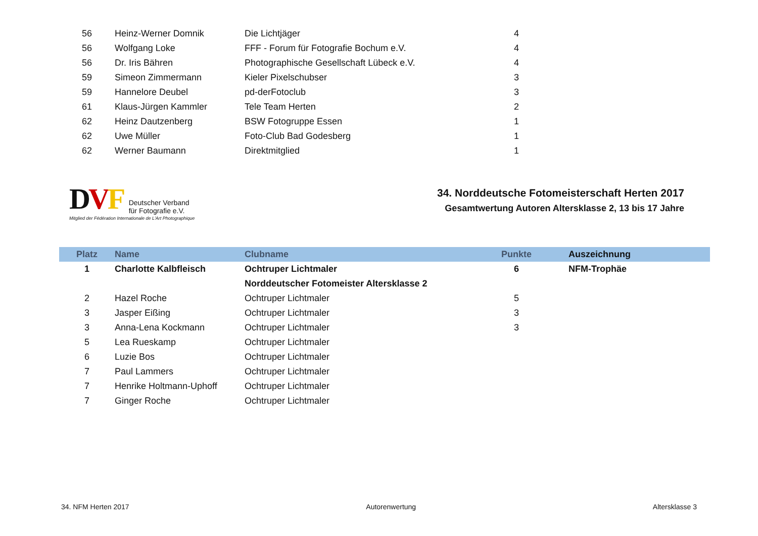| 56 | Heinz-Werner Domnik | Die Lichtjäger | 4 |
| 56 | Wolfgang Loke | FFF - Forum für Fotografie Bochum e.V. | 4 |
| 56 | Dr. Iris Bähren | Photographische Gesellschaft Lübeck e.V. | 4 |
| 59 | Simeon Zimmermann | Kieler Pixelschubser | 3 |
| 59 | Hannelore Deubel | pd-derFotoclub | 3 |
| 61 | Klaus-Jürgen Kammler | Tele Team Herten | 2 |
| 62 | Heinz Dautzenberg | BSW Fotogruppe Essen | 1 |
| 62 | Uwe Müller | Foto-Club Bad Godesberg | 1 |
| 62 | Werner Baumann | Direktmitglied | 1 |
DVF Deutscher Verband
für Fotografie e.V.
Mitglied der Fédération Internationale de L'Art Photographique
34. Norddeutsche Fotomeisterschaft Herten 2017
Gesamtwertung Autoren Altersklasse 2, 13 bis 17 Jahre
| Platz | Name | Clubname | Punkte | Auszeichnung |
| --- | --- | --- | --- | --- |
| 1 | Charlotte Kalbfleisch | Ochtruper Lichtmaler | 6 | NFM-Trophäe |
| | | Norddeutscher Fotomeister Altersklasse 2 | | |
| 2 | Hazel Roche | Ochtruper Lichtmaler | 5 | |
| 3 | Jasper Eißing | Ochtruper Lichtmaler | 3 | |
| 3 | Anna-Lena Kockmann | Ochtruper Lichtmaler | 3 | |
| 5 | Lea Rueskamp | Ochtruper Lichtmaler | | |
| 6 | Luzie Bos | Ochtruper Lichtmaler | | |
| 7 | Paul Lammers | Ochtruper Lichtmaler | | |
| 7 | Henrike Holtmann-Uphoff | Ochtruper Lichtmaler | | |
| 7 | Ginger Roche | Ochtruper Lichtmaler | | |
34. NFM Herten 2017 Autorenwertung Altersklasse 3